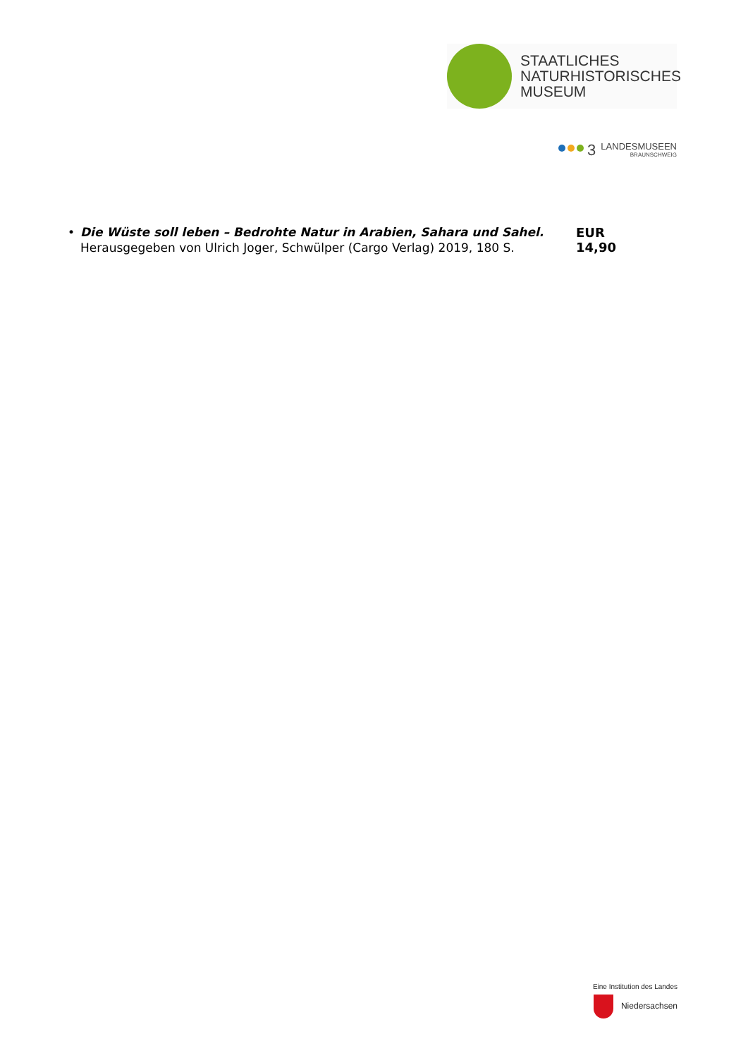STAATLICHES
NATURHISTORISCHES
MUSEUM
3
LANDESMUSEEN
BRAUNSCHWEIG
• Die Wüste soll leben – Bedrohte Natur in Arabien, Sahara und Sahel. Herausgegeben von Ulrich Joger, Schwülper (Cargo Verlag) 2019, 180 S.
EUR 14,90
Eine Institution des Landes
Niedersachsen